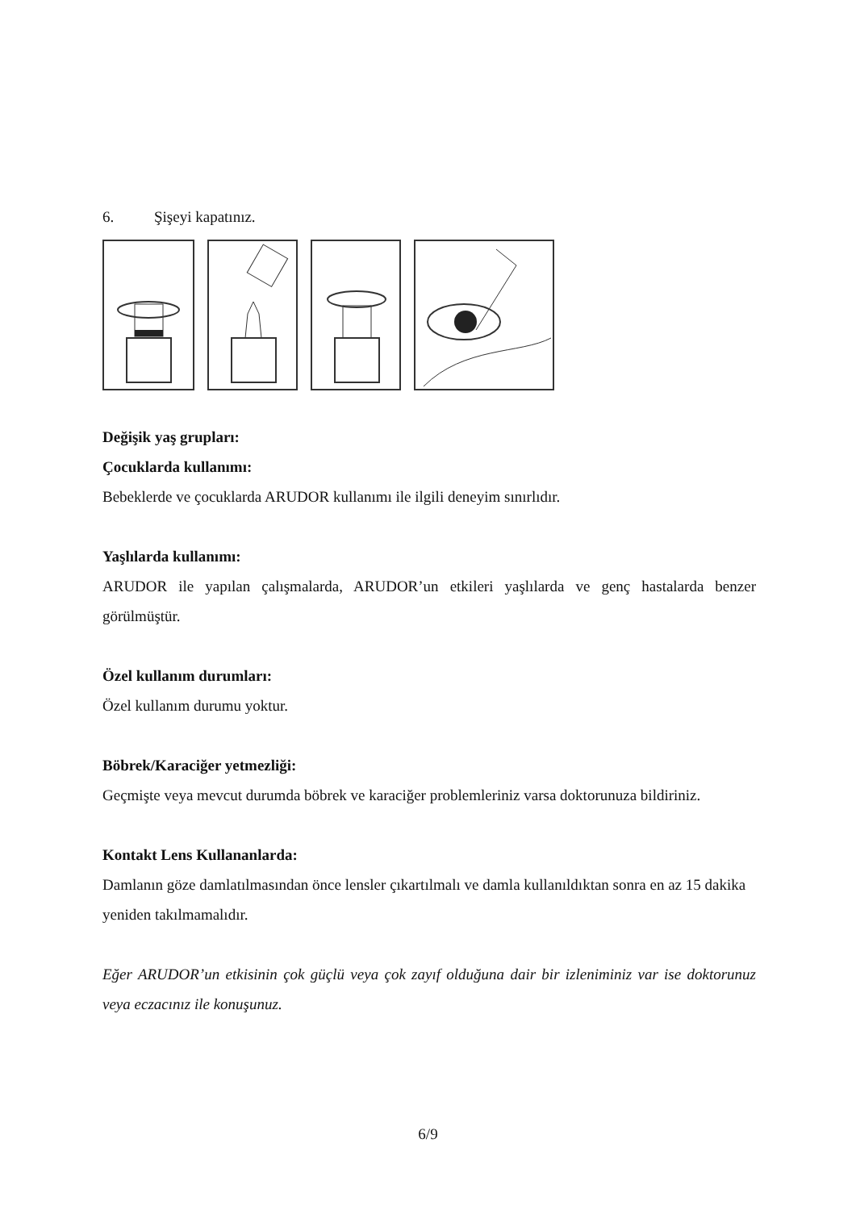6. Şişeyi kapatınız.
Değişik yaş grupları:
Çocuklarda kullanımı:
Bebeklerde ve çocuklarda ARUDOR kullanımı ile ilgili deneyim sınırlıdır.
Yaşlılarda kullanımı:
ARUDOR ile yapılan çalışmalarda, ARUDOR’un etkileri yaşlılarda ve genç hastalarda benzer görülmüştür.
Özel kullanım durumları:
Özel kullanım durumu yoktur.
Böbrek/Karaciğer yetmezliği:
Geçmişte veya mevcut durumda böbrek ve karaciğer problemleriniz varsa doktorunuza bildiriniz.
Kontakt Lens Kullananlarda:
Damlanın göze damlatılmasından önce lensler çıkartılmalı ve damla kullanıldıktan sonra en az 15 dakika yeniden takılmamalıdır.
Eğer ARUDOR’un etkisinin çok güçlü veya çok zayıf olduğuna dair bir izleniminiz var ise doktorunuz veya eczacınız ile konuşunuz.
6/9